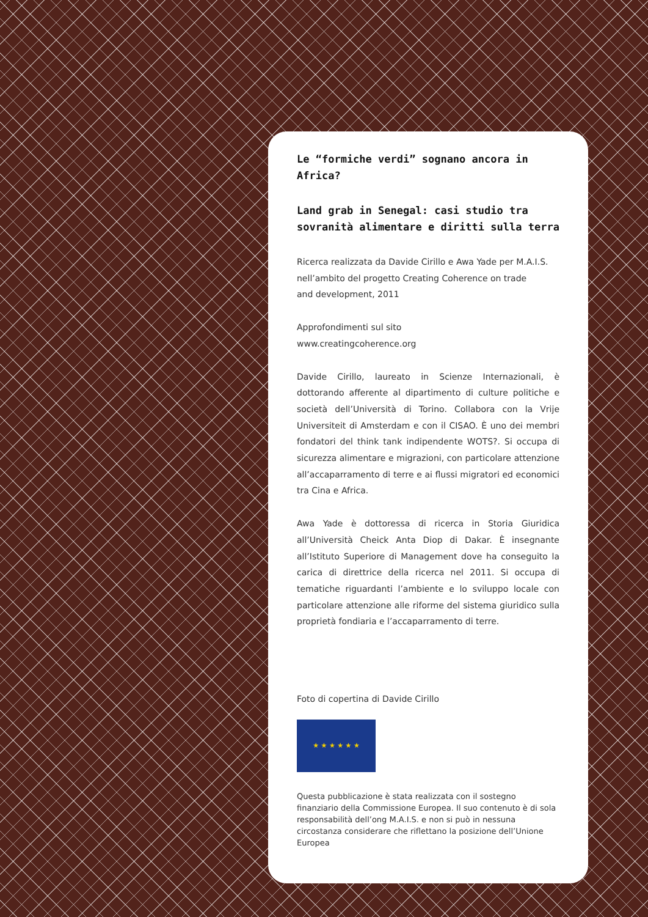Le “formiche verdi” sognano ancora in Africa?
Land grab in Senegal: casi studio tra sovranità alimentare e diritti sulla terra
Ricerca realizzata da Davide Cirillo e Awa Yade per M.A.I.S.
nell’ambito del progetto Creating Coherence on trade
and development, 2011
Approfondimenti sul sito
www.creatingcoherence.org
Davide Cirillo, laureato in Scienze Internazionali, è dottorando afferente al dipartimento di culture politiche e società dell’Università di Torino. Collabora con la Vrije Universiteit di Amsterdam e con il CISAO. È uno dei membri fondatori del think tank indipendente WOTS?. Si occupa di sicurezza alimentare e migrazioni, con particolare attenzione all’accaparramento di terre e ai flussi migratori ed economici tra Cina e Africa.
Awa Yade è dottoressa di ricerca in Storia Giuridica all’Università Cheick Anta Diop di Dakar. È insegnante all’Istituto Superiore di Management dove ha conseguito la carica di direttrice della ricerca nel 2011. Si occupa di tematiche riguardanti l’ambiente e lo sviluppo locale con particolare attenzione alle riforme del sistema giuridico sulla proprietà fondiaria e l’accaparramento di terre.
Foto di copertina di Davide Cirillo
★ ★ ★ ★ ★ ★
Questa pubblicazione è stata realizzata con il sostegno finanziario della Commissione Europea. Il suo contenuto è di sola responsabilità dell’ong M.A.I.S. e non si può in nessuna circostanza considerare che riflettano la posizione dell’Unione Europea